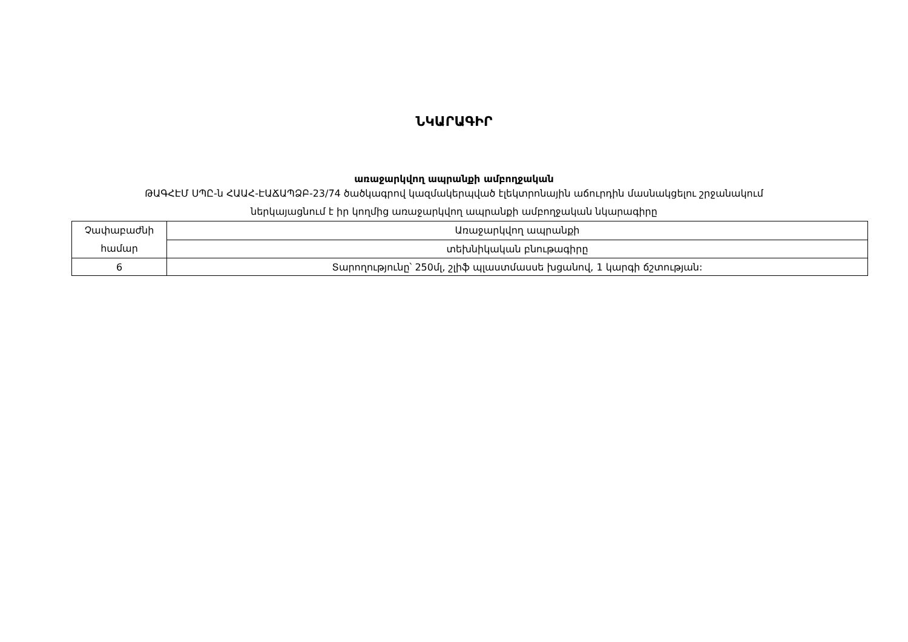ՆԿԱՐԱԳԻՐ
առաջարկվող ապրանքի ամբողջական
ԹԱԳՀԷՄ ՍՊԸ-ն ՀԱԱՀ-ԷԱՃԱՊՁԲ-23/74 ծածկագրով կազմակերպված էլեկտրոնային աճուրդին մասնակցելու շրջանակում
ներկայացնում է իր կողմից առաջարկվող ապրանքի ամբողջական նկարագիրը
| Չափաբաժնի համար | Առաջարկվող ապրանքի |
| | տեխնիկական բնութագիրը |
| 6 | Տարողությունը՝ 250մլ, շլիֆ պլաստմասսե խցանով, 1 կարգի ճշտության: |